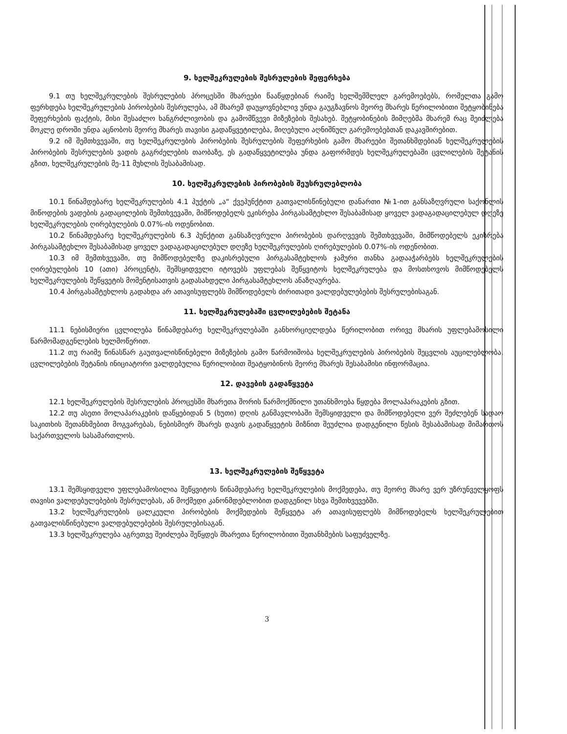9. ხელშეკრულების შესრულების შეფერხება
9.1 თუ ხელშეკრულების შესრულების პროცესში მხარეები წააწყდებიან რაიმე ხელშემშლელ გარემოებებს, რომელთა გამო ფერხდება ხელშეკრულების პირობების შესრულება, ამ მხარემ დაუყოვნებლივ უნდა გაუგზავნოს მეორე მხარეს წერილობითი შეტყობინება შეფერხების ფაქტის, მისი შესაძლო ხანგრძლივობის და გამომწვევი მიზეზების შესახებ. შეტყობინების მიმღებმა მხარემ რაც შეიძლება მოკლე დროში უნდა აცნობოს მეორე მხარეს თავისი გადაწყვეტილება, მიღებული აღნიშნულ გარემოებებთან დაკავშირებით.
9.2 იმ შემთხვევაში, თუ ხელშეკრულების პირობების შესრულების შეფერხების გამო მხარეები შეთანხმდებიან ხელშეკრულების პირობების შესრულების ვადის გაგრძელების თაობაზე, ეს გადაწყვეტილება უნდა გაფორმდეს ხელშეკრულებაში ცვლილების შეტანის გზით, ხელშეკრულების მე-11 მუხლის შესაბამისად.
10. ხელშეკრულების პირობების შეუსრულებლობა
10.1 წინამდებარე ხელშეკრულების 4.1 პუქტის „ა“ ქვეპუნქტით გათვალისწინებული დანართი №1-ით განსაზღვრული საქონლის მიწოდების ვადების გადაცილების შემთხვევაში, მიმწოდებელს ეკისრება პირგასამტეხლო შესაბამისად ყოველ ვადაგადაცილებულ დღეზე ხელშეკრულების ღირებულების 0.07%-ის ოდენობით.
10.2 წინამდებარე ხელშეკრულების 6.3 პუნქტით განსაზღვრული პირობების დარღვევის შემთხვევაში, მიმწოდებელს ეკისრება პირგასამტეხლო შესაბამისად ყოველ ვადაგადაცილებულ დღეზე ხელშეკრულების ღირებულების 0.07%-ის ოდენობით.
10.3 იმ შემთხვევაში, თუ მიმწოდებელზე დაკისრებული პირგასამტეხლოს ჯამური თანხა გადააჭარბებს ხელშეკრულების ღირებულების 10 (ათი) პროცენტს, შემსყიდველი იტოვებს უფლებას შეწყვიტოს ხელშეკრულება და მოსთხოვოს მიმწოდებელს ხელშეკრულების შეწყვეტის მომენტისათვის გადასახდელი პირგასამტეხლოს ანაზღაურება.
10.4 პირგასამტეხლოს გადახდა არ ათავისუფლებს მიმწოდებელს ძირითადი ვალდებულებების შესრულებისაგან.
11. ხელშეკრულებაში ცვლილებების შეტანა
11.1 ნებისმიერი ცვლილება წინამდებარე ხელშეკრულებაში განხორციელდება წერილობით ორივე მხარის უფლებამოსილი წარმომადგენლების ხელმოწერით.
11.2 თუ რაიმე წინასწარ გაუთვალისწინებელი მიზეზების გამო წარმოიშობა ხელშეკრულების პირობების შეცვლის აუცილებლობა, ცვლილებების შეტანის ინიციატორი ვალდებულია წერილობით შეატყობინოს მეორე მხარეს შესაბამისი ინფორმაცია.
12. დავების გადაწყვეტა
12.1 ხელშეკრულების შესრულების პროცესში მხარეთა შორის წარმოქმნილი უთანხმოება წყდება მოლაპარაკების გზით.
12.2 თუ ასეთი მოლაპარაკების დაწყებიდან 5 (ხუთი) დღის განმავლობაში შემსყიდველი და მიმწოდებელი ვერ შეძლებენ სადაო საკითხის შეთანხმებით მოგვარებას, ნებისმიერ მხარეს დავის გადაწყვეტის მიზნით შეუძლია დადგენილი წესის შესაბამისად მიმართოს საქართველოს სასამართლოს.
13. ხელშეკრულების შეწყვეტა
13.1 შემსყიდველი უფლებამოსილია შეწყვიტოს წინამდებარე ხელშეკრულების მოქმედება, თუ მეორე მხარე ვერ უზრუნველყოფს თავისი ვალდებულებების შესრულებას, ან მოქმედი კანონმდებლობით დადგენილ სხვა შემთხვევებში.
13.2 ხელშეკრულების ცალკეული პირობების მოქმედების შეწყვეტა არ ათავისუფლებს მიმწოდებელს ხელშეკრულებით გათვალისწინებული ვალდებულებების შესრულებისაგან.
13.3 ხელშეკრულება აგრეთვე შეიძლება შეწყდეს მხარეთა წერილობითი შეთანხმების საფუძველზე.
3